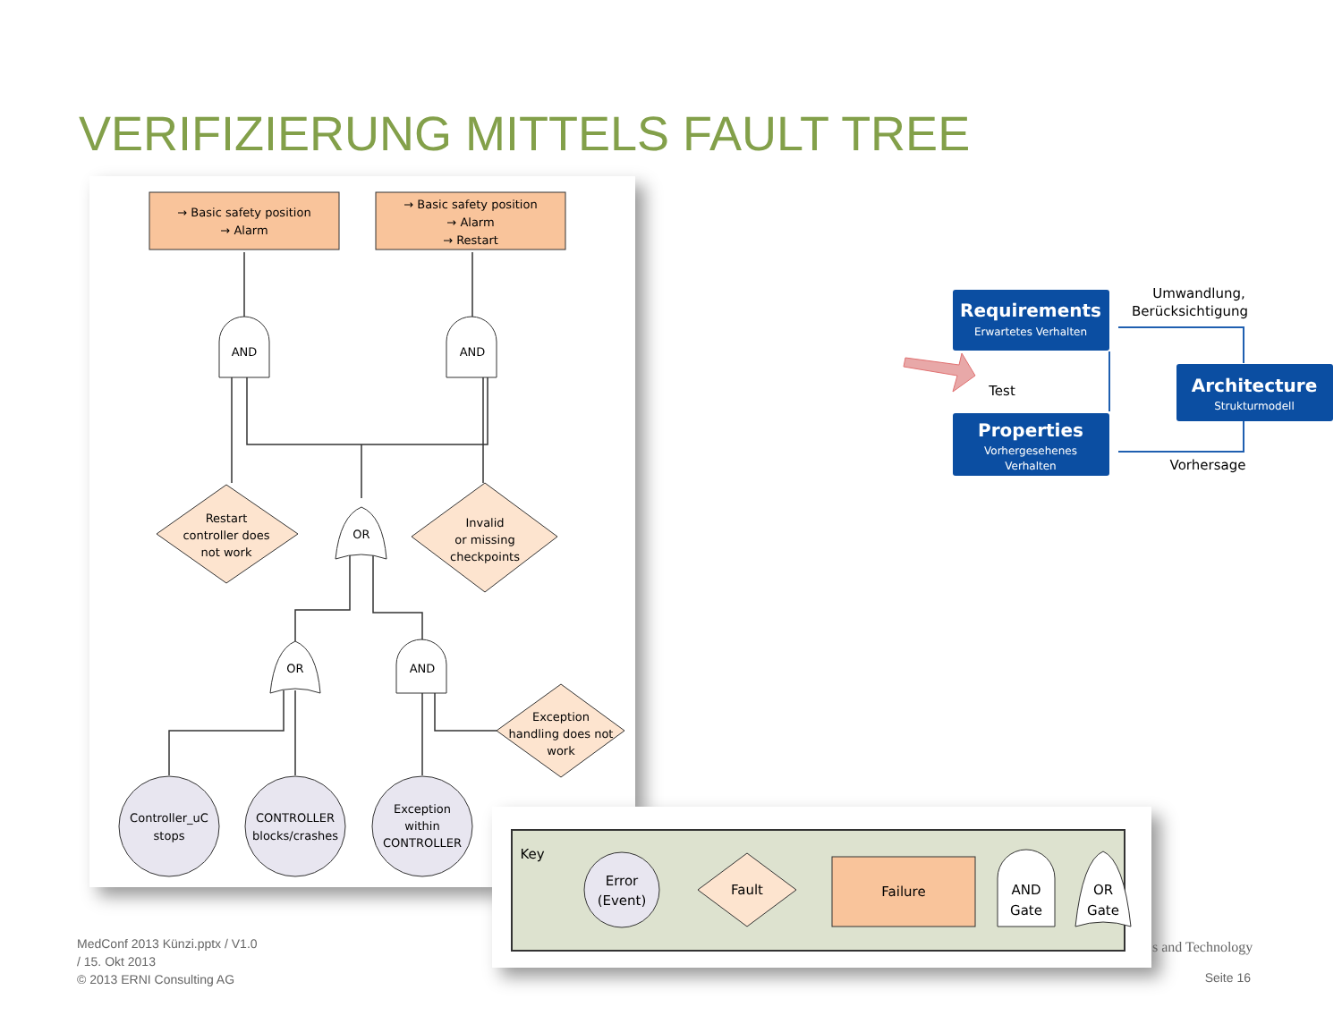VERIFIZIERUNG MITTELS FAULT TREE
→ Basic safety position
→ Alarm
→ Basic safety position
→ Alarm
→ Restart
AND
AND
Restart
controller does
not work
Invalid
or missing
checkpoints
OR
OR
AND
Exception
handling does not
work
Controller_uC
stops
CONTROLLER
blocks/crashes
Exception
within
CONTROLLER
Key
Error
(Event)
Fault
Failure
AND
Gate
OR
Gate
Requirements
Erwartetes Verhalten
Architecture
Strukturmodell
Properties
Vorhergesehenes
Verhalten
Umwandlung,
Berücksichtigung
Test
Vorhersage
MedConf 2013 Künzi.pptx / V1.0
/ 15. Okt 2013
© 2013 ERNI Consulting AG
s and Technology
Seite 16